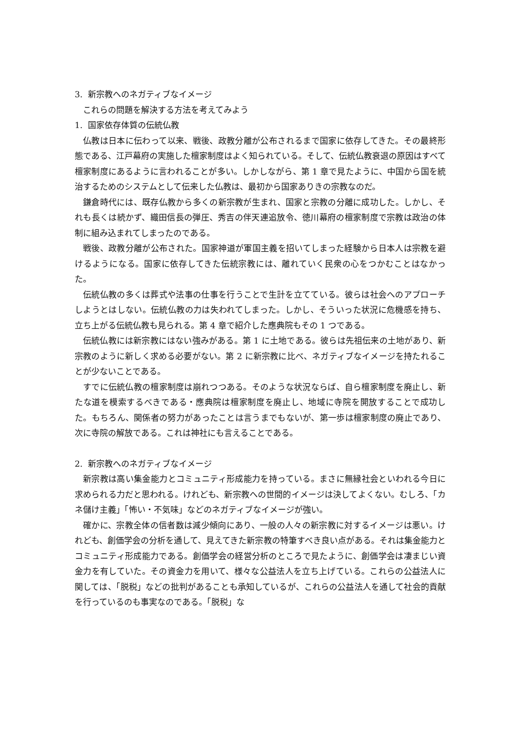3. 新宗教へのネガティブなイメージ
これらの問題を解決する方法を考えてみよう
1. 国家依存体質の伝統仏教
仏教は日本に伝わって以来、戦後、政教分離が公布されるまで国家に依存してきた。その最終形態である、江戸幕府の実施した檀家制度はよく知られている。そして、伝統仏教衰退の原因はすべて檀家制度にあるように言われることが多い。しかしながら、第 1 章で見たように、中国から国を統治するためのシステムとして伝来した仏教は、最初から国家ありきの宗教なのだ。
鎌倉時代には、既存仏教から多くの新宗教が生まれ、国家と宗教の分離に成功した。しかし、それも長くは続かず、織田信長の弾圧、秀吉の伴天連追放令、徳川幕府の檀家制度で宗教は政治の体制に組み込まれてしまったのである。
戦後、政教分離が公布された。国家神道が軍国主義を招いてしまった経験から日本人は宗教を避けるようになる。国家に依存してきた伝統宗教には、離れていく民衆の心をつかむことはなかった。
伝統仏教の多くは葬式や法事の仕事を行うことで生計を立てている。彼らは社会へのアプローチしようとはしない。伝統仏教の力は失われてしまった。しかし、そういった状況に危機感を持ち、立ち上がる伝統仏教も見られる。第 4 章で紹介した應典院もその 1 つである。
伝統仏教には新宗教にはない強みがある。第 1 に土地である。彼らは先祖伝来の土地があり、新宗教のように新しく求める必要がない。第 2 に新宗教に比べ、ネガティブなイメージを持たれることが少ないことである。
すでに伝統仏教の檀家制度は崩れつつある。そのような状況ならば、自ら檀家制度を廃止し、新たな道を模索するべきである・應典院は檀家制度を廃止し、地域に寺院を開放することで成功した。もちろん、関係者の努力があったことは言うまでもないが、第一歩は檀家制度の廃止であり、次に寺院の解放である。これは神社にも言えることである。
2. 新宗教へのネガティブなイメージ
新宗教は高い集金能力とコミュニティ形成能力を持っている。まさに無縁社会といわれる今日に求められる力だと思われる。けれども、新宗教への世間的イメージは決してよくない。むしろ、「カネ儲け主義」「怖い・不気味」などのネガティブなイメージが強い。
確かに、宗教全体の信者数は減少傾向にあり、一般の人々の新宗教に対するイメージは悪い。けれども、創価学会の分析を通して、見えてきた新宗教の特筆すべき良い点がある。それは集金能力とコミュニティ形成能力である。創価学会の経営分析のところで見たように、創価学会は凄まじい資金力を有していた。その資金力を用いて、様々な公益法人を立ち上げている。これらの公益法人に関しては、「脱税」などの批判があることも承知しているが、これらの公益法人を通して社会的貢献を行っているのも事実なのである。「脱税」な